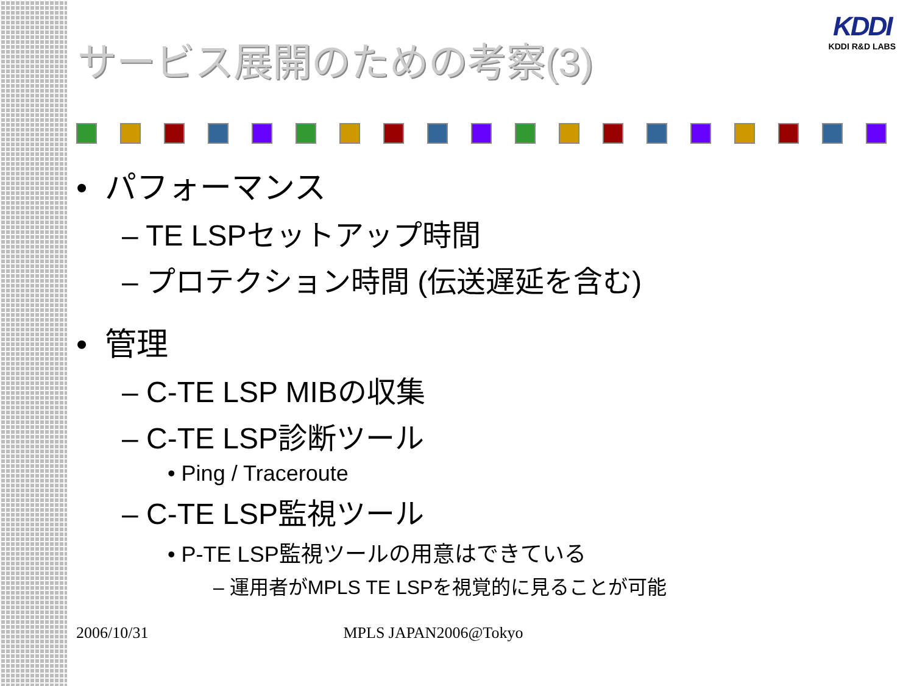KDDI
KDDI R&D LABS
サービス展開のための考察(3)
• パフォーマンス
– TE LSPセットアップ時間
– プロテクション時間 (伝送遅延を含む)
• 管理
– C-TE LSP MIBの収集
– C-TE LSP診断ツール
• Ping / Traceroute
– C-TE LSP監視ツール
• P-TE LSP監視ツールの用意はできている
– 運用者がMPLS TE LSPを視覚的に見ることが可能
2006/10/31 MPLS JAPAN2006@Tokyo